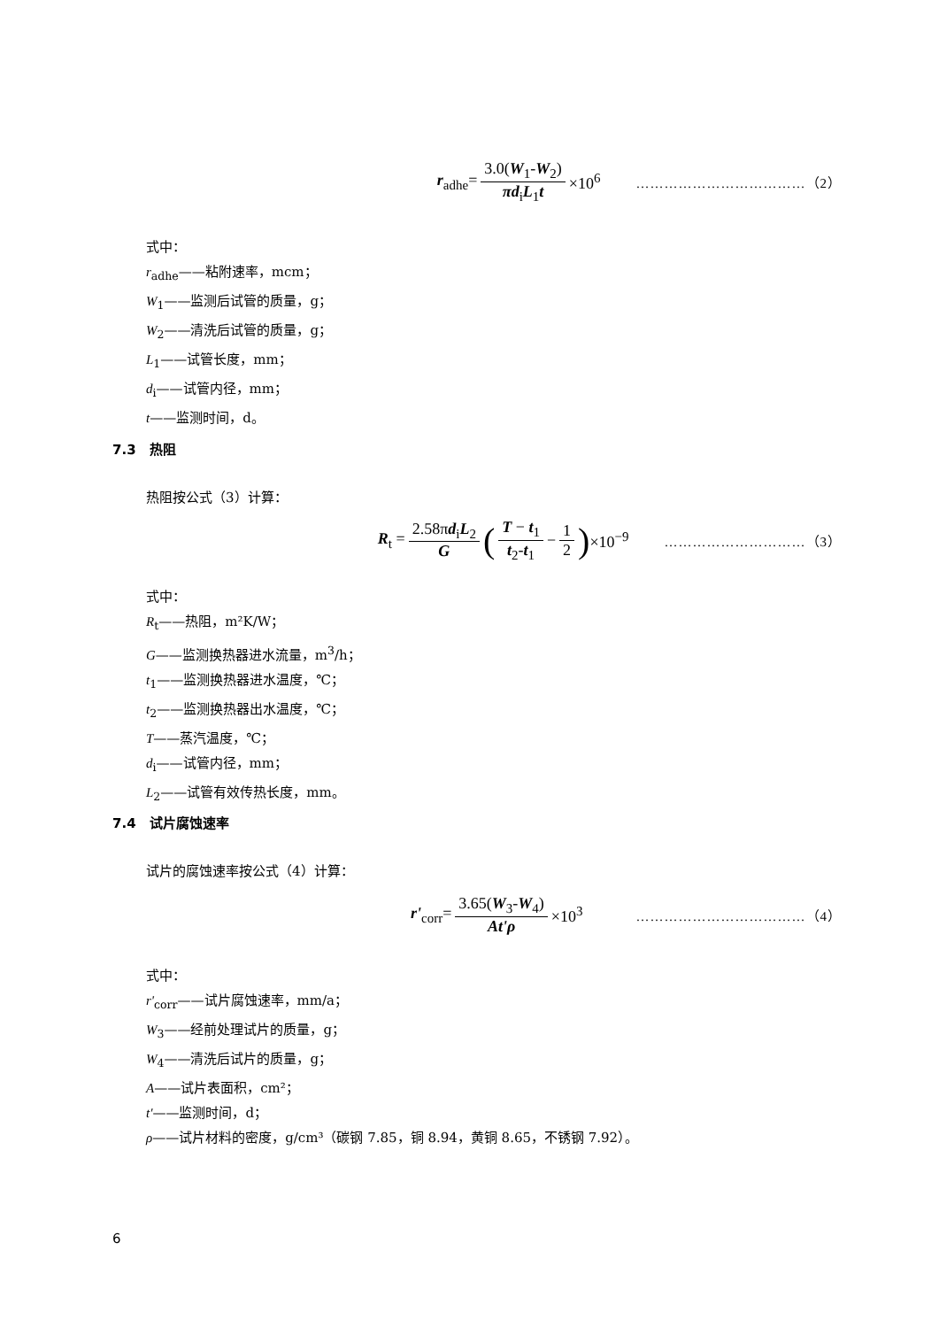r<sub>adhe</sub>= 3.0(W<sub>1</sub>-W<sub>2</sub>) πd<sub>i</sub>L<sub>1</sub>t ×10<sup>6</sup> ………………………………（2）
式中：
r<sub>adhe</sub>——粘附速率，mcm；
W<sub>1</sub>——监测后试管的质量，g；
W<sub>2</sub>——清洗后试管的质量，g；
L<sub>1</sub>——试管长度，mm；
d<sub>i</sub>——试管内径，mm；
t——监测时间，d。
7.3　热阻
热阻按公式（3）计算：
R<sub>t</sub> = 2.58πd<sub>i</sub>L<sub>2</sub> G (T − t<sub>1</sub> t<sub>2</sub>-t<sub>1</sub> − 1 2) ×10<sup>−9</sup> …………………………（3）
式中：
R<sub>t</sub>——热阻，m²K/W；
G——监测换热器进水流量，m<sup>3</sup>/h；
t<sub>1</sub>——监测换热器进水温度，℃；
t<sub>2</sub>——监测换热器出水温度，℃；
T——蒸汽温度，℃；
d<sub>i</sub>——试管内径，mm；
L<sub>2</sub>——试管有效传热长度，mm。
7.4　试片腐蚀速率
试片的腐蚀速率按公式（4）计算：
r'<sub>corr</sub>= 3.65(W<sub>3</sub>-W<sub>4</sub>) At'ρ ×10<sup>3</sup> ………………………………（4）
式中：
r'<sub>corr</sub>——试片腐蚀速率，mm/a；
W<sub>3</sub>——经前处理试片的质量，g；
W<sub>4</sub>——清洗后试片的质量，g；
A——试片表面积，cm²；
t'——监测时间，d；
ρ——试片材料的密度，g/cm³（碳钢 7.85，铜 8.94，黄铜 8.65，不锈钢 7.92）。
6